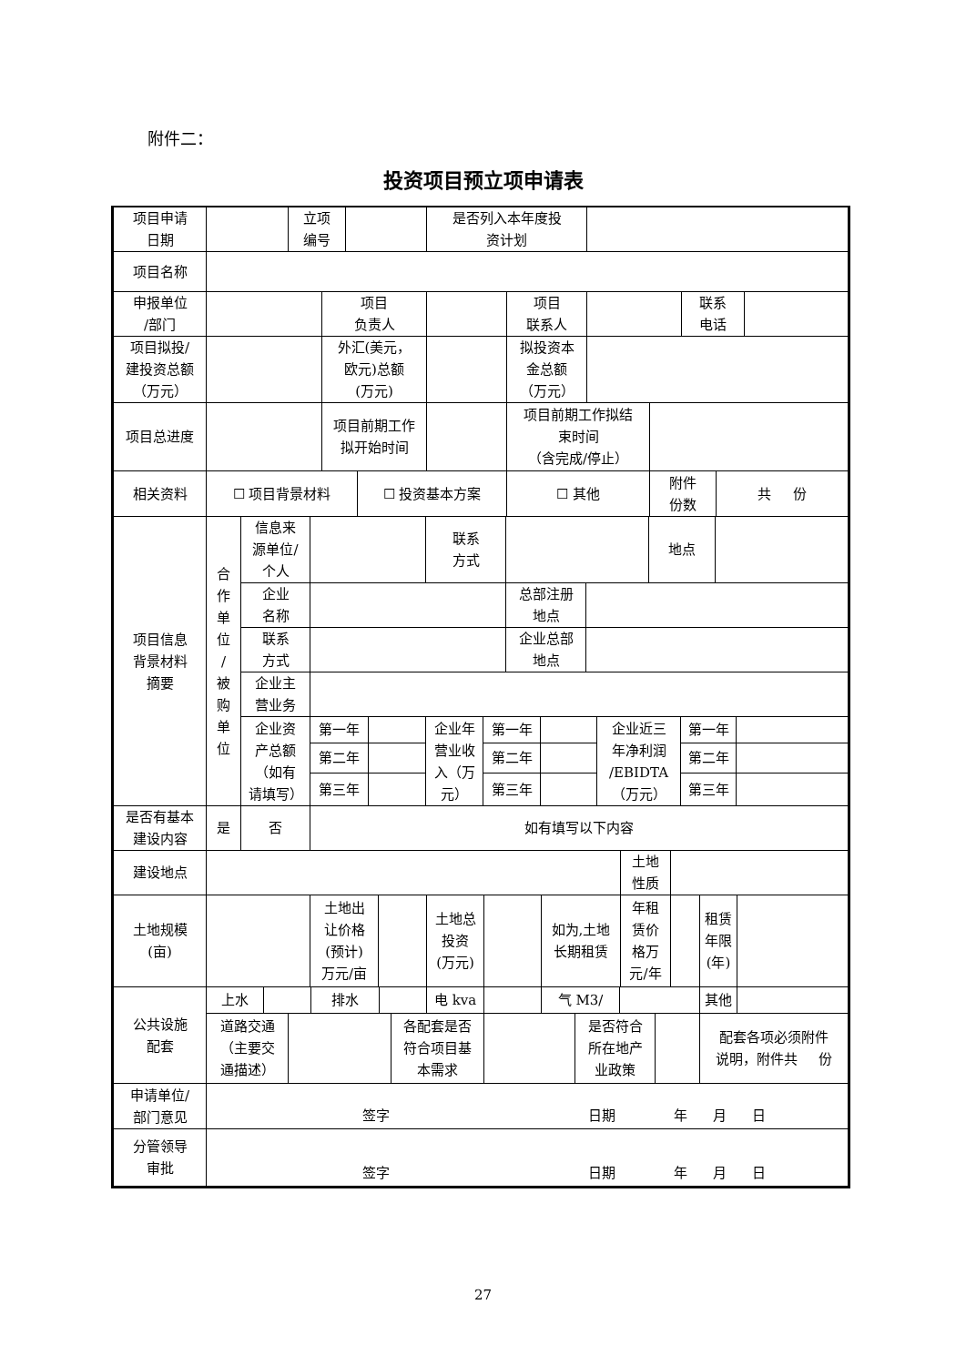附件二：
投资项目预立项申请表
| 项目申请 日期 | | 立项 编号 | | 是否列入本年度投 资计划 | |
| 项目名称 | | | | | |
| 申报单位 /部门 | | 项目 负责人 | | 项目 联系人 | | 联系 电话 | |
| 项目拟投/ 建投资总额 （万元） | | 外汇(美元， 欧元)总额 (万元) | | 拟投资本 金总额 （万元） | | | |
| 项目总进度 | | 项目前期工作 拟开始时间 | | 项目前期工作拟结 束时间 （含完成/停止） | |
| 相关资料 | ☐ 项目背景材料 | ☐ 投资基本方案 | ☐ 其他 | 附件 份数 | 共 份 |
| 项目信息 背景材料 摘要 | 合 作 单 位 / 被 购 单 位 | 信息来 源单位/ 个人 | | | 联系 方式 | | | | | | 地点 | | | |
| | | 企业 名称 | | | | | 总部注册 地点 | | | | | | | |
| | | 联系 方式 | | | | | 企业总部 地点 | | | | | | | |
| | | 企业主 营业务 | | | | | | | | | | | | |
| | | 企业资 产总额 （如有 请填写） | 第一年 | | 企业年 营业收 入（万 元） | 第一年 | | | | 企业近三 年净利润 /EBIDTA （万元） | | 第一年 | | |
| | | | 第二年 | | | 第二年 | | | | | | 第二年 | | |
| | | | 第三年 | | | 第三年 | | | | | | 第三年 | | |
| 是否有基本 建设内容 | 是 | 否 | 如有填写以下内容 | | | | | | | | | | | |
| 建设地点 | | 土地 性质 | |
| 土地规模 (亩) | | 土地出 让价格 (预计) 万元/亩 | | 土地总 投资 (万元) | | 如为,土地 长期租赁 | 年租 赁价 格万 元/年 | | 租赁 年限 (年) | |
| 公共设施 配套 | 上水 | | | 排水 | | | 电 kva | | 气 M3/ | | | | 其他 | |
| | 道路交通 （主要交 通描述） | | | | | 各配套是否 符合项目基 本需求 | | | | 是否符合 所在地产 业政策 | | | 配套各项必须附件 说明，附件共 份 | |
| 申请单位/ 部门意见 | 签字 日期 年 月 日 |
| 分管领导 审批 | 签字 日期 年 月 日 |
27